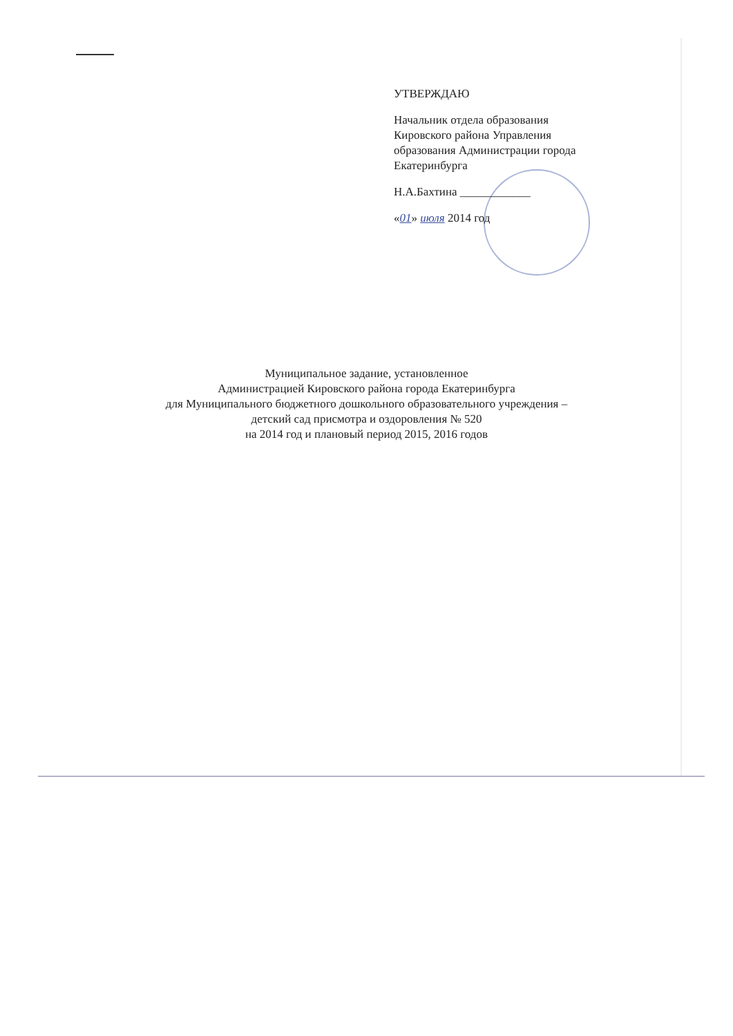УТВЕРЖДАЮ
Начальник отдела образования
Кировского района Управления
образования Администрации города
Екатеринбурга
Н.А.Бахтина ____________
«01» июля 2014 год
Муниципальное задание, установленное
Администрацией Кировского района города Екатеринбурга
для Муниципального бюджетного дошкольного образовательного учреждения –
детский сад присмотра и оздоровления № 520
на 2014 год и плановый период 2015, 2016 годов